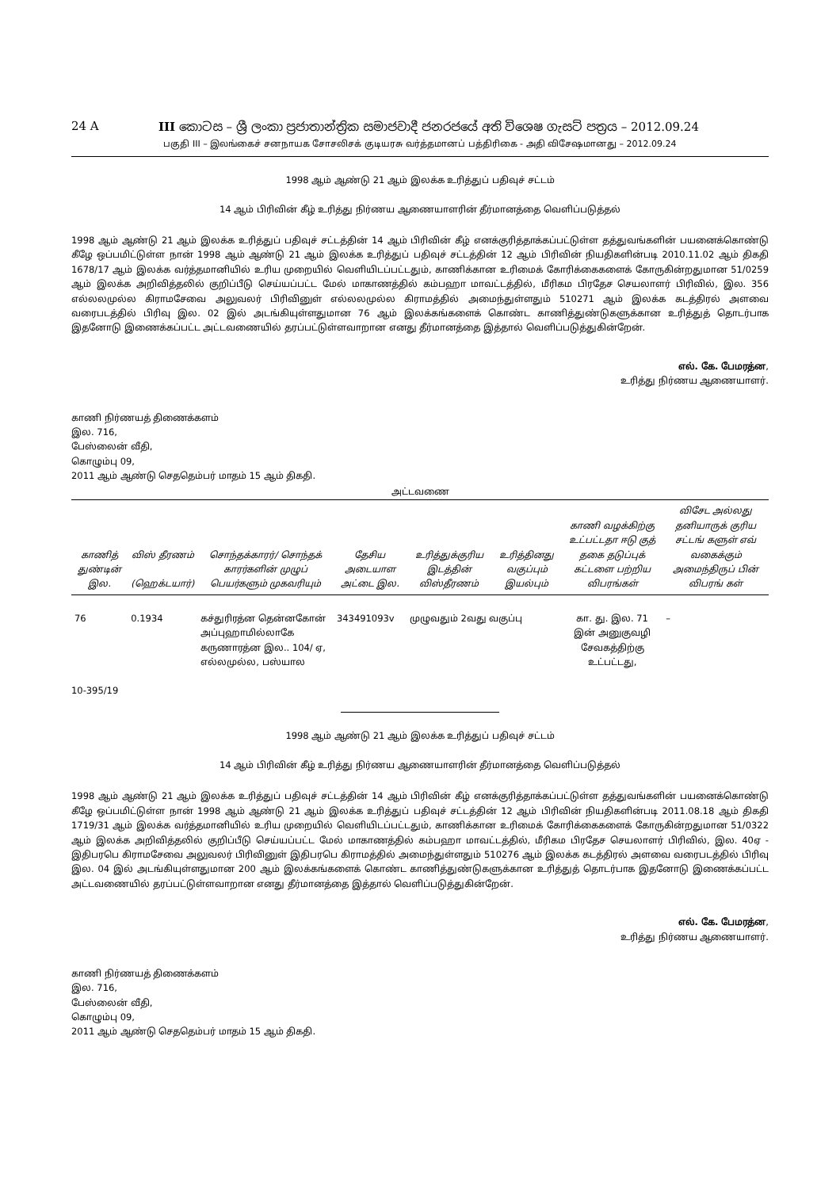24 A III කොටස – ශ්‍රී ලංකා ප්‍රජාතාන්ත්‍රික සමාජවාදී ජනරජයේ අති විශෙෂ ගැසට් පත්‍රය – 2012.09.24
பகுதி III – இலங்கைச் சனநாயக சோசலிசக் குடியரசு வர்த்தமானப் பத்திரிகை - அதி விசேஷமானது – 2012.09.24
1998 ஆம் ஆண்டு 21 ஆம் இலக்க உரித்துப் பதிவுச் சட்டம்
14 ஆம் பிரிவின் கீழ் உரித்து நிர்ணய ஆணையாளரின் தீர்மானத்தை வெளிப்படுத்தல்
1998 ஆம் ஆண்டு 21 ஆம் இலக்க உரித்துப் பதிவுச் சட்டத்தின் 14 ஆம் பிரிவின் கீழ் எனக்குரித்தாக்கப்பட்டுள்ள தத்துவங்களின் பயனைக்கொண்டு கீழே ஒப்பமிட்டுள்ள நான் 1998 ஆம் ஆண்டு 21 ஆம் இலக்க உரித்துப் பதிவுச் சட்டத்தின் 12 ஆம் பிரிவின் நியதிகளின்படி 2010.11.02 ஆம் திகதி 1678/17 ஆம் இலக்க வர்த்தமானியில் உரிய முறையில் வெளியிடப்பட்டதும், காணிக்கான உரிமைக் கோரிக்கைகளைக் கோருகின்றதுமான 51/0259 ஆம் இலக்க அறிவித்தலில் குறிப்பீடு செய்யப்பட்ட மேல் மாகாணத்தில் கம்பஹா மாவட்டத்தில், மீரிகம பிரதேச செயலாளர் பிரிவில், இல. 356 எல்லலமுல்ல கிராமசேவை அலுவலர் பிரிவினுள் எல்லலமுல்ல கிராமத்தில் அமைந்துள்ளதும் 510271 ஆம் இலக்க கடத்திரல் அளவை வரைபடத்தில் பிரிவு இல. 02 இல் அடங்கியுள்ளதுமான 76 ஆம் இலக்கங்களைக் கொண்ட காணித்துண்டுகளுக்கான உரித்துத் தொடர்பாக இதனோடு இணைக்கப்பட்ட அட்டவணையில் தரப்பட்டுள்ளவாறான எனது தீர்மானத்தை இத்தால் வெளிப்படுத்துகின்றேன்.
எல். கே. பேமரத்ன,
உரித்து நிர்ணய ஆணையாளர்.
காணி நிர்ணயத் திணைக்களம்
இல. 716,
பேஸ்லைன் வீதி,
கொழும்பு 09,
2011 ஆம் ஆண்டு செததெம்பர் மாதம் 15 ஆம் திகதி.
அட்டவணை
| காணித் துண்டின் இல. | விஸ் தீரணம் (ஹெக்டயார்) | சொந்தக்காரர்/ சொந்தக் காரர்களின் முழுப் பெயர்களும் முகவரியும் | தேசிய அடையாள அட்டை இல. | உரித்துக்குரிய இடத்தின் விஸ்தீரணம் | உரித்தினது வகுப்பும் இயல்பும் | காணி வழக்கிற்கு உட்பட்டதா ஈடு குத் தகை தடுப்புக் கட்டளை பற்றிய விபரங்கள் | விசேட அல்லது தனியாருக் குரிய சட்டங் களுள் எவ் வகைக்கும் அமைந்திருப் பின் விபரங் கள் |
| --- | --- | --- | --- | --- | --- | --- | --- |
| 76 | 0.1934 | கச்துரிரத்ன தென்னகோன் அப்புஹாமில்லாகே கருணாரத்ன இல.. 104/ ஏ, எல்லமுல்ல, பஸ்யால | 343491093v | முழுவதும் 2வது வகுப்பு | | கா. து. இல. 71 இன் அனுகுவழி சேவகத்திற்கு உட்பட்டது, | – |
10-395/19
1998 ஆம் ஆண்டு 21 ஆம் இலக்க உரித்துப் பதிவுச் சட்டம்
14 ஆம் பிரிவின் கீழ் உரித்து நிர்ணய ஆணையாளரின் தீர்மானத்தை வெளிப்படுத்தல்
1998 ஆம் ஆண்டு 21 ஆம் இலக்க உரித்துப் பதிவுச் சட்டத்தின் 14 ஆம் பிரிவின் கீழ் எனக்குரித்தாக்கப்பட்டுள்ள தத்துவங்களின் பயனைக்கொண்டு கீழே ஒப்பமிட்டுள்ள நான் 1998 ஆம் ஆண்டு 21 ஆம் இலக்க உரித்துப் பதிவுச் சட்டத்தின் 12 ஆம் பிரிவின் நியதிகளின்படி 2011.08.18 ஆம் திகதி 1719/31 ஆம் இலக்க வர்த்தமானியில் உரிய முறையில் வெளியிடப்பட்டதும், காணிக்கான உரிமைக் கோரிக்கைகளைக் கோருகின்றதுமான 51/0322 ஆம் இலக்க அறிவித்தலில் குறிப்பீடு செய்யப்பட்ட மேல் மாகாணத்தில் கம்பஹா மாவட்டத்தில், மீரிகம பிரதேச செயலாளர் பிரிவில், இல. 40ஏ - இதிபரபெ கிராமசேவை அலுவலர் பிரிவினுள் இதிபரபெ கிராமத்தில் அமைந்துள்ளதும் 510276 ஆம் இலக்க கடத்திரல் அளவை வரைபடத்தில் பிரிவு இல. 04 இல் அடங்கியுள்ளதுமான 200 ஆம் இலக்கங்களைக் கொண்ட காணித்துண்டுகளுக்கான உரித்துத் தொடர்பாக இதனோடு இணைக்கப்பட்ட அட்டவணையில் தரப்பட்டுள்ளவாறான எனது தீர்மானத்தை இத்தால் வெளிப்படுத்துகின்றேன்.
எல். கே. பேமரத்ன,
உரித்து நிர்ணய ஆணையாளர்.
காணி நிர்ணயத் திணைக்களம்
இல. 716,
பேஸ்லைன் வீதி,
கொழும்பு 09,
2011 ஆம் ஆண்டு செததெம்பர் மாதம் 15 ஆம் திகதி.